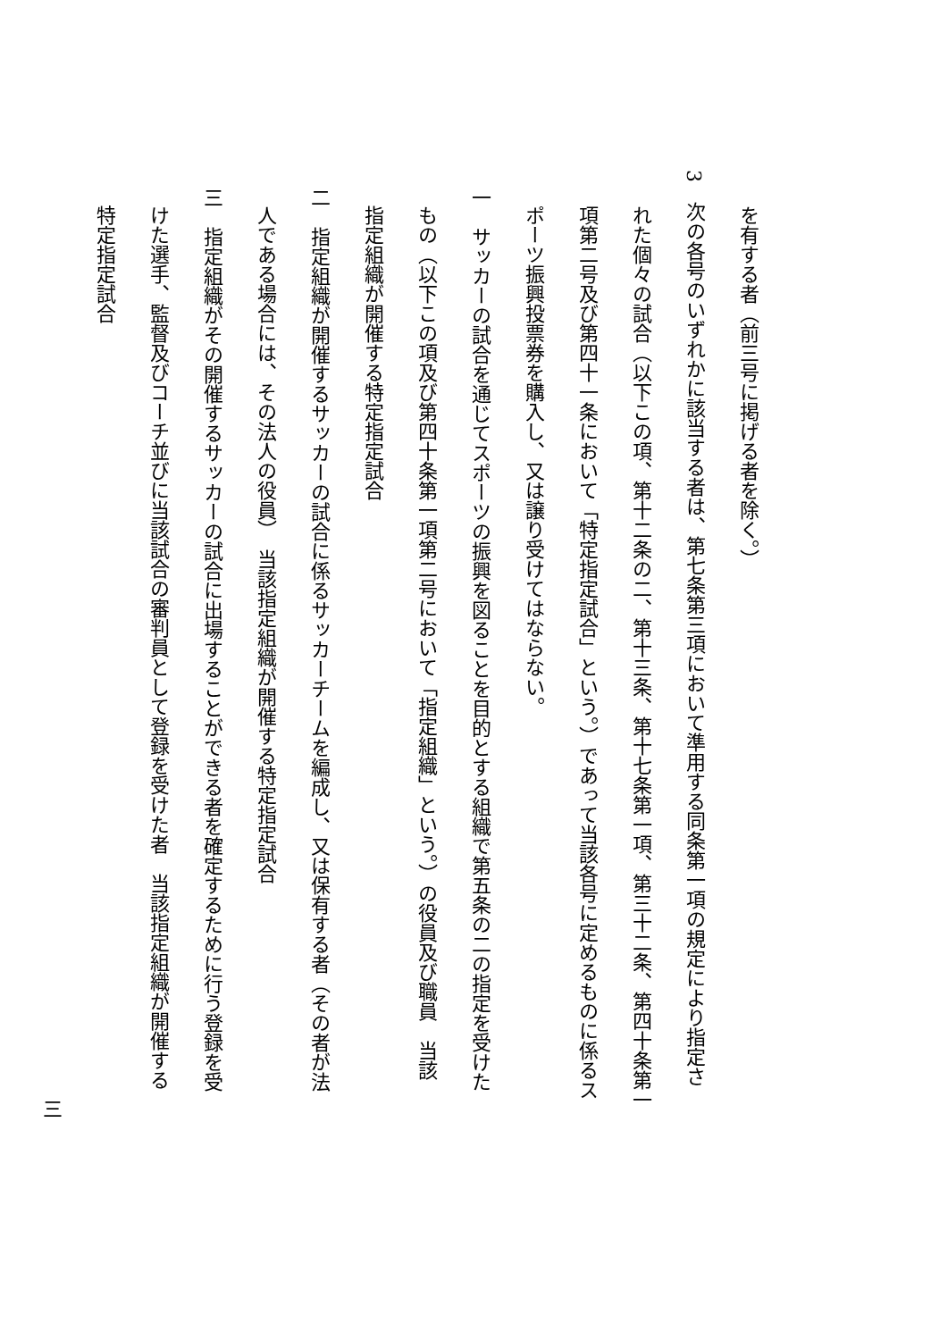を有する者（前三号に掲げる者を除く。）
3　次の各号のいずれかに該当する者は、第七条第三項において準用する同条第一項の規定により指定さ
れた個々の試合（以下この項、第十二条の二、第十三条、第十七条第一項、第三十二条、第四十条第一
項第二号及び第四十一条において「特定指定試合」という。）であって当該各号に定めるものに係るス
ポーツ振興投票券を購入し、又は譲り受けてはならない。
一　サッカーの試合を通じてスポーツの振興を図ることを目的とする組織で第五条の二の指定を受けた
もの（以下この項及び第四十条第一項第二号において「指定組織」という。）の役員及び職員　当該
指定組織が開催する特定指定試合
二　指定組織が開催するサッカーの試合に係るサッカーチームを編成し、又は保有する者（その者が法
人である場合には、その法人の役員）　当該指定組織が開催する特定指定試合
三　指定組織がその開催するサッカーの試合に出場することができる者を確定するために行う登録を受
けた選手、監督及びコーチ並びに当該試合の審判員として登録を受けた者　当該指定組織が開催する
特定指定試合
三